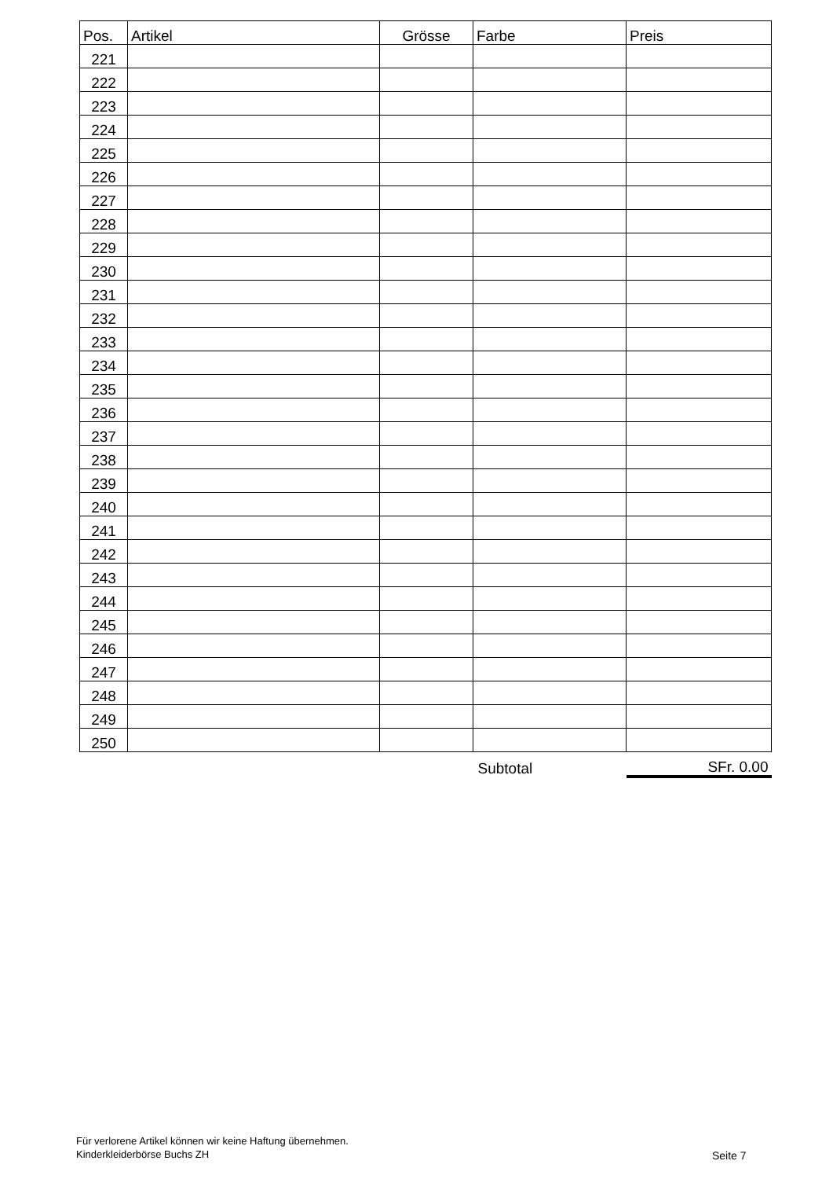| Pos. | Artikel | Grösse | Farbe | Preis |
| --- | --- | --- | --- | --- |
| 221 | | | | |
| 222 | | | | |
| 223 | | | | |
| 224 | | | | |
| 225 | | | | |
| 226 | | | | |
| 227 | | | | |
| 228 | | | | |
| 229 | | | | |
| 230 | | | | |
| 231 | | | | |
| 232 | | | | |
| 233 | | | | |
| 234 | | | | |
| 235 | | | | |
| 236 | | | | |
| 237 | | | | |
| 238 | | | | |
| 239 | | | | |
| 240 | | | | |
| 241 | | | | |
| 242 | | | | |
| 243 | | | | |
| 244 | | | | |
| 245 | | | | |
| 246 | | | | |
| 247 | | | | |
| 248 | | | | |
| 249 | | | | |
| 250 | | | | |
| | | | Subtotal | SFr. 0.00 |
Für verlorene Artikel können wir keine Haftung übernehmen.
Kinderkleiderbörse Buchs ZH
Seite 7